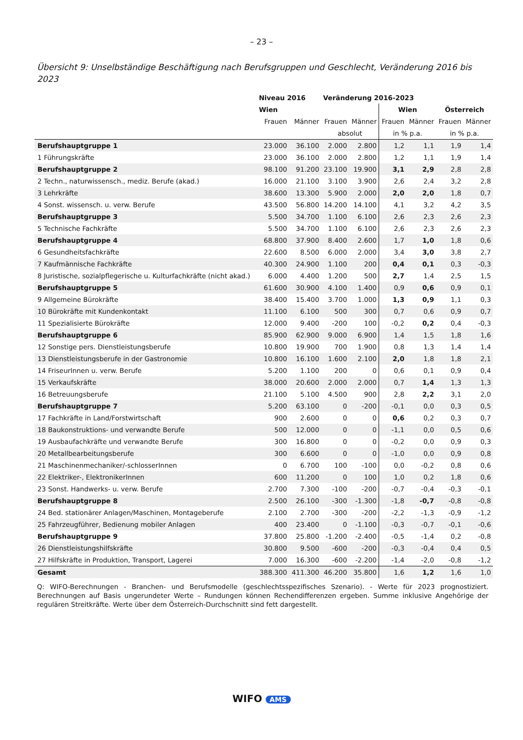– 23 –
Übersicht 9: Unselbständige Beschäftigung nach Berufsgruppen und Geschlecht, Veränderung 2016 bis 2023
| | Niveau 2016 | | Veränderung 2016-2023 | | | | | |
| --- | --- | --- | --- | --- | --- | --- | --- | --- |
| | Wien | | | | Wien | | Österreich | |
| | Frauen | Männer | Frauen | Männer | Frauen | Männer | Frauen | Männer |
| | | | absolut | | in % p.a. | | in % p.a. | |
| Berufshauptgruppe 1 | 23.000 | 36.100 | 2.000 | 2.800 | 1,2 | 1,1 | 1,9 | 1,4 |
| 1 Führungskräfte | 23.000 | 36.100 | 2.000 | 2.800 | 1,2 | 1,1 | 1,9 | 1,4 |
| Berufshauptgruppe 2 | 98.100 | 91.200 | 23.100 | 19.900 | 3,1 | 2,9 | 2,8 | 2,8 |
| 2 Techn., naturwissensch., mediz. Berufe (akad.) | 16.000 | 21.100 | 3.100 | 3.900 | 2,6 | 2,4 | 3,2 | 2,8 |
| 3 Lehrkräfte | 38.600 | 13.300 | 5.900 | 2.000 | 2,0 | 2,0 | 1,8 | 0,7 |
| 4 Sonst. wissensch. u. verw. Berufe | 43.500 | 56.800 | 14.200 | 14.100 | 4,1 | 3,2 | 4,2 | 3,5 |
| Berufshauptgruppe 3 | 5.500 | 34.700 | 1.100 | 6.100 | 2,6 | 2,3 | 2,6 | 2,3 |
| 5 Technische Fachkräfte | 5.500 | 34.700 | 1.100 | 6.100 | 2,6 | 2,3 | 2,6 | 2,3 |
| Berufshauptgruppe 4 | 68.800 | 37.900 | 8.400 | 2.600 | 1,7 | 1,0 | 1,8 | 0,6 |
| 6 Gesundheitsfachkräfte | 22.600 | 8.500 | 6.000 | 2.000 | 3,4 | 3,0 | 3,8 | 2,7 |
| 7 Kaufmännische Fachkräfte | 40.300 | 24.900 | 1.100 | 200 | 0,4 | 0,1 | 0,3 | -0,3 |
| 8 Juristische, sozialpflegerische u. Kulturfachkräfte (nicht akad.) | 6.000 | 4.400 | 1.200 | 500 | 2,7 | 1,4 | 2,5 | 1,5 |
| Berufshauptgruppe 5 | 61.600 | 30.900 | 4.100 | 1.400 | 0,9 | 0,6 | 0,9 | 0,1 |
| 9 Allgemeine Bürokräfte | 38.400 | 15.400 | 3.700 | 1.000 | 1,3 | 0,9 | 1,1 | 0,3 |
| 10 Bürokräfte mit Kundenkontakt | 11.100 | 6.100 | 500 | 300 | 0,7 | 0,6 | 0,9 | 0,7 |
| 11 Spezialisierte Bürokräfte | 12.000 | 9.400 | -200 | 100 | -0,2 | 0,2 | 0,4 | -0,3 |
| Berufshauptgruppe 6 | 85.900 | 62.900 | 9.000 | 6.900 | 1,4 | 1,5 | 1,8 | 1,6 |
| 12 Sonstige pers. Dienstleistungsberufe | 10.800 | 19.900 | 700 | 1.900 | 0,8 | 1,3 | 1,4 | 1,4 |
| 13 Dienstleistungsberufe in der Gastronomie | 10.800 | 16.100 | 1.600 | 2.100 | 2,0 | 1,8 | 1,8 | 2,1 |
| 14 FriseurInnen u. verw. Berufe | 5.200 | 1.100 | 200 | 0 | 0,6 | 0,1 | 0,9 | 0,4 |
| 15 Verkaufskräfte | 38.000 | 20.600 | 2.000 | 2.000 | 0,7 | 1,4 | 1,3 | 1,3 |
| 16 Betreuungsberufe | 21.100 | 5.100 | 4.500 | 900 | 2,8 | 2,2 | 3,1 | 2,0 |
| Berufshauptgruppe 7 | 5.200 | 63.100 | 0 | -200 | -0,1 | 0,0 | 0,3 | 0,5 |
| 17 Fachkräfte in Land/Forstwirtschaft | 900 | 2.600 | 0 | 0 | 0,6 | 0,2 | 0,3 | 0,7 |
| 18 Baukonstruktions- und verwandte Berufe | 500 | 12.000 | 0 | 0 | -1,1 | 0,0 | 0,5 | 0,6 |
| 19 Ausbaufachkräfte und verwandte Berufe | 300 | 16.800 | 0 | 0 | -0,2 | 0,0 | 0,9 | 0,3 |
| 20 Metallbearbeitungsberufe | 300 | 6.600 | 0 | 0 | -1,0 | 0,0 | 0,9 | 0,8 |
| 21 Maschinenmechaniker/-schlosserInnen | 0 | 6.700 | 100 | -100 | 0,0 | -0,2 | 0,8 | 0,6 |
| 22 Elektriker-, ElektronikerInnen | 600 | 11.200 | 0 | 100 | 1,0 | 0,2 | 1,8 | 0,6 |
| 23 Sonst. Handwerks- u. verw. Berufe | 2.700 | 7.300 | -100 | -200 | -0,7 | -0,4 | -0,3 | -0,1 |
| Berufshauptgruppe 8 | 2.500 | 26.100 | -300 | -1.300 | -1,8 | -0,7 | -0,8 | -0,8 |
| 24 Bed. stationärer Anlagen/Maschinen, Montageberufe | 2.100 | 2.700 | -300 | -200 | -2,2 | -1,3 | -0,9 | -1,2 |
| 25 Fahrzeugführer, Bedienung mobiler Anlagen | 400 | 23.400 | 0 | -1.100 | -0,3 | -0,7 | -0,1 | -0,6 |
| Berufshauptgruppe 9 | 37.800 | 25.800 | -1.200 | -2.400 | -0,5 | -1,4 | 0,2 | -0,8 |
| 26 Dienstleistungshilfskräfte | 30.800 | 9.500 | -600 | -200 | -0,3 | -0,4 | 0,4 | 0,5 |
| 27 Hilfskräfte in Produktion, Transport, Lagerei | 7.000 | 16.300 | -600 | -2.200 | -1,4 | -2,0 | -0,8 | -1,2 |
| Gesamt | 388.300 | 411.300 | 46.200 | 35.800 | 1,6 | 1,2 | 1,6 | 1,0 |
Q: WIFO-Berechnungen - Branchen- und Berufsmodelle (geschlechtsspezifisches Szenario). - Werte für 2023 prognostiziert. Berechnungen auf Basis ungerundeter Werte – Rundungen können Rechendifferenzen ergeben. Summe inklusive Angehörige der regulären Streitkräfte. Werte über dem Österreich-Durchschnitt sind fett dargestellt.
WIFO AMS